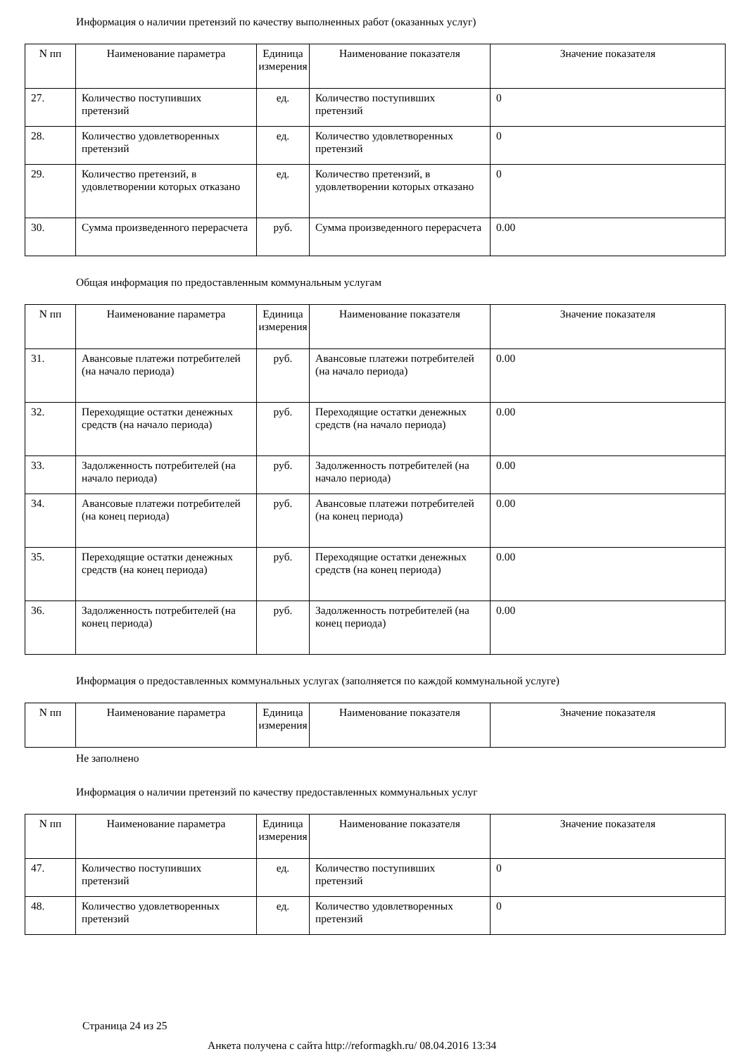Информация о наличии претензий по качеству выполненных работ (оказанных услуг)
| N пп | Наименование параметра | Единица измерения | Наименование показателя | Значение показателя |
| --- | --- | --- | --- | --- |
| 27. | Количество поступивших претензий | ед. | Количество поступивших претензий | 0 |
| 28. | Количество удовлетворенных претензий | ед. | Количество удовлетворенных претензий | 0 |
| 29. | Количество претензий, в удовлетворении которых отказано | ед. | Количество претензий, в удовлетворении которых отказано | 0 |
| 30. | Сумма произведенного перерасчета | руб. | Сумма произведенного перерасчета | 0.00 |
Общая информация по предоставленным коммунальным услугам
| N пп | Наименование параметра | Единица измерения | Наименование показателя | Значение показателя |
| --- | --- | --- | --- | --- |
| 31. | Авансовые платежи потребителей (на начало периода) | руб. | Авансовые платежи потребителей (на начало периода) | 0.00 |
| 32. | Переходящие остатки денежных средств (на начало периода) | руб. | Переходящие остатки денежных средств (на начало периода) | 0.00 |
| 33. | Задолженность потребителей (на начало периода) | руб. | Задолженность потребителей (на начало периода) | 0.00 |
| 34. | Авансовые платежи потребителей (на конец периода) | руб. | Авансовые платежи потребителей (на конец периода) | 0.00 |
| 35. | Переходящие остатки денежных средств (на конец периода) | руб. | Переходящие остатки денежных средств (на конец периода) | 0.00 |
| 36. | Задолженность потребителей (на конец периода) | руб. | Задолженность потребителей (на конец периода) | 0.00 |
Информация о предоставленных коммунальных услугах (заполняется по каждой коммунальной услуге)
| N пп | Наименование параметра | Единица измерения | Наименование показателя | Значение показателя |
| --- | --- | --- | --- | --- |
Не заполнено
Информация о наличии претензий по качеству предоставленных коммунальных услуг
| N пп | Наименование параметра | Единица измерения | Наименование показателя | Значение показателя |
| --- | --- | --- | --- | --- |
| 47. | Количество поступивших претензий | ед. | Количество поступивших претензий | 0 |
| 48. | Количество удовлетворенных претензий | ед. | Количество удовлетворенных претензий | 0 |
Страница 24 из 25
Анкета получена с сайта http://reformagkh.ru/ 08.04.2016 13:34